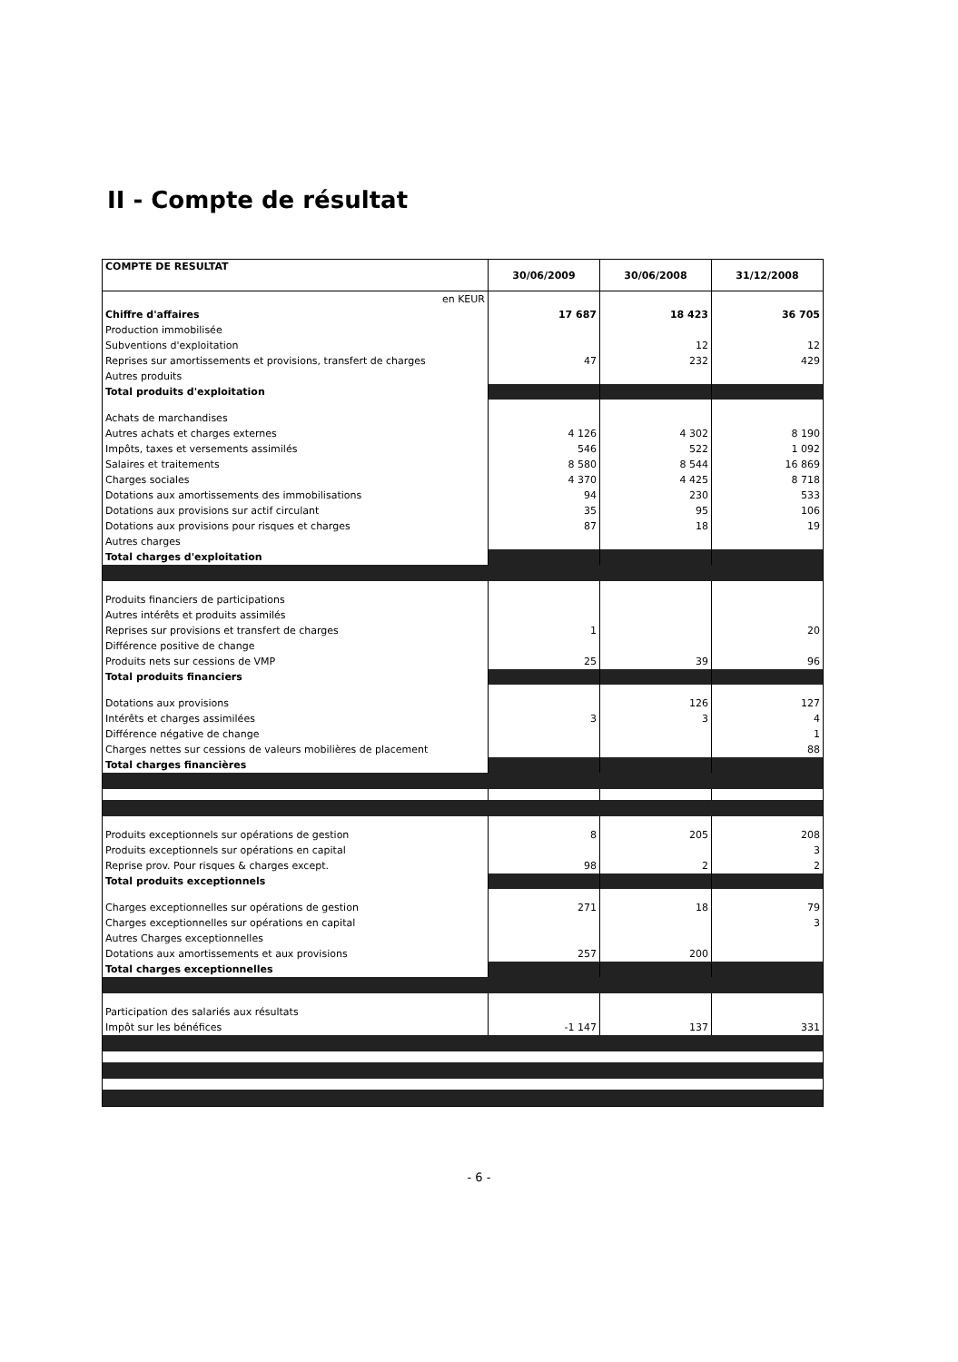II - Compte de résultat
| COMPTE DE RESULTAT | 30/06/2009 | 30/06/2008 | 31/12/2008 |
| --- | --- | --- | --- |
| en KEUR | | | |
| Chiffre d'affaires | 17 687 | 18 423 | 36 705 |
| Production immobilisée | | | |
| Subventions d'exploitation | | 12 | 12 |
| Reprises sur amortissements et provisions, transfert de charges | 47 | 232 | 429 |
| Autres produits | | | |
| Total produits d'exploitation | | | |
| Achats de marchandises | | | |
| Autres achats et charges externes | 4 126 | 4 302 | 8 190 |
| Impôts, taxes et versements assimilés | 546 | 522 | 1 092 |
| Salaires et traitements | 8 580 | 8 544 | 16 869 |
| Charges sociales | 4 370 | 4 425 | 8 718 |
| Dotations aux amortissements des immobilisations | 94 | 230 | 533 |
| Dotations aux provisions sur actif circulant | 35 | 95 | 106 |
| Dotations aux provisions pour risques et charges | 87 | 18 | 19 |
| Autres charges | | | |
| Total charges d'exploitation | | | |
| Produits financiers de participations | | | |
| Autres intérêts et produits assimilés | | | |
| Reprises sur provisions et transfert de charges | 1 | | 20 |
| Différence positive de change | | | |
| Produits nets sur cessions de VMP | 25 | 39 | 96 |
| Total produits financiers | | | |
| Dotations aux provisions | | 126 | 127 |
| Intérêts et charges assimilées | 3 | 3 | 4 |
| Différence négative de change | | | 1 |
| Charges nettes sur cessions de valeurs mobilières de placement | | | 88 |
| Total charges financières | | | |
| Produits exceptionnels sur opérations de gestion | 8 | 205 | 208 |
| Produits exceptionnels sur opérations en capital | | | 3 |
| Reprise prov. Pour risques & charges except. | 98 | 2 | 2 |
| Total produits exceptionnels | | | |
| Charges exceptionnelles sur opérations de gestion | 271 | 18 | 79 |
| Charges exceptionnelles sur opérations en capital | | | 3 |
| Autres Charges exceptionnelles | | | |
| Dotations aux amortissements et aux provisions | 257 | 200 | |
| Total charges exceptionnelles | | | |
| Participation des salariés aux résultats | | | |
| Impôt sur les bénéfices | -1 147 | 137 | 331 |
- 6 -